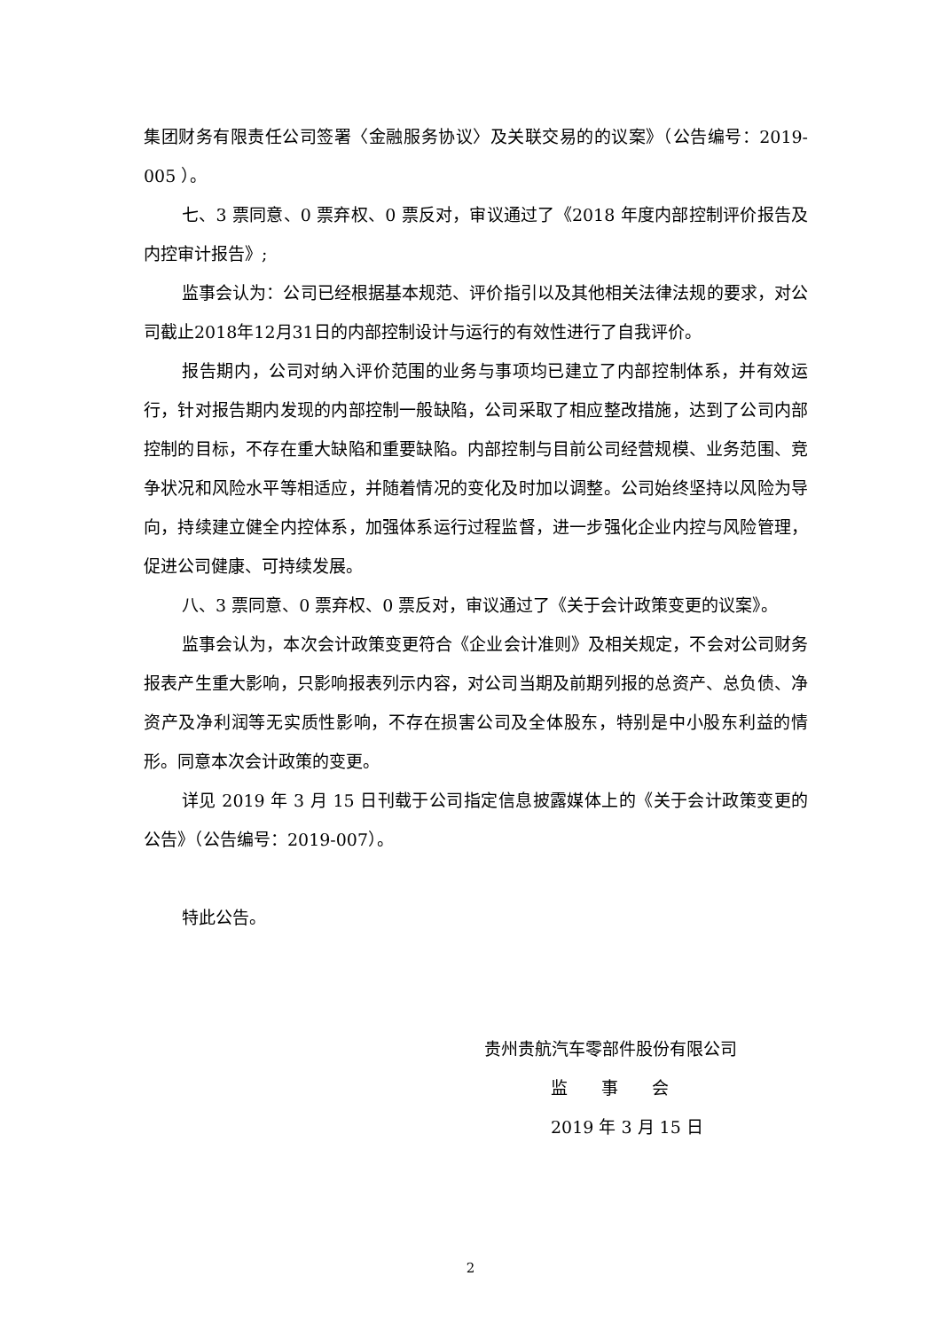集团财务有限责任公司签署〈金融服务协议〉及关联交易的的议案》（公告编号：2019-005 ）。
七、3 票同意、0 票弃权、0 票反对，审议通过了《2018 年度内部控制评价报告及内控审计报告》;
监事会认为：公司已经根据基本规范、评价指引以及其他相关法律法规的要求，对公司截止2018年12月31日的内部控制设计与运行的有效性进行了自我评价。
报告期内，公司对纳入评价范围的业务与事项均已建立了内部控制体系，并有效运行，针对报告期内发现的内部控制一般缺陷，公司采取了相应整改措施，达到了公司内部控制的目标，不存在重大缺陷和重要缺陷。内部控制与目前公司经营规模、业务范围、竞争状况和风险水平等相适应，并随着情况的变化及时加以调整。公司始终坚持以风险为导向，持续建立健全内控体系，加强体系运行过程监督，进一步强化企业内控与风险管理，促进公司健康、可持续发展。
八、3 票同意、0 票弃权、0 票反对，审议通过了《关于会计政策变更的议案》。
监事会认为，本次会计政策变更符合《企业会计准则》及相关规定，不会对公司财务报表产生重大影响，只影响报表列示内容，对公司当期及前期列报的总资产、总负债、净资产及净利润等无实质性影响，不存在损害公司及全体股东，特别是中小股东利益的情形。同意本次会计政策的变更。
详见 2019 年 3 月 15 日刊载于公司指定信息披露媒体上的《关于会计政策变更的公告》（公告编号：2019-007）。
特此公告。
贵州贵航汽车零部件股份有限公司
监  事  会
2019 年 3 月 15 日
2